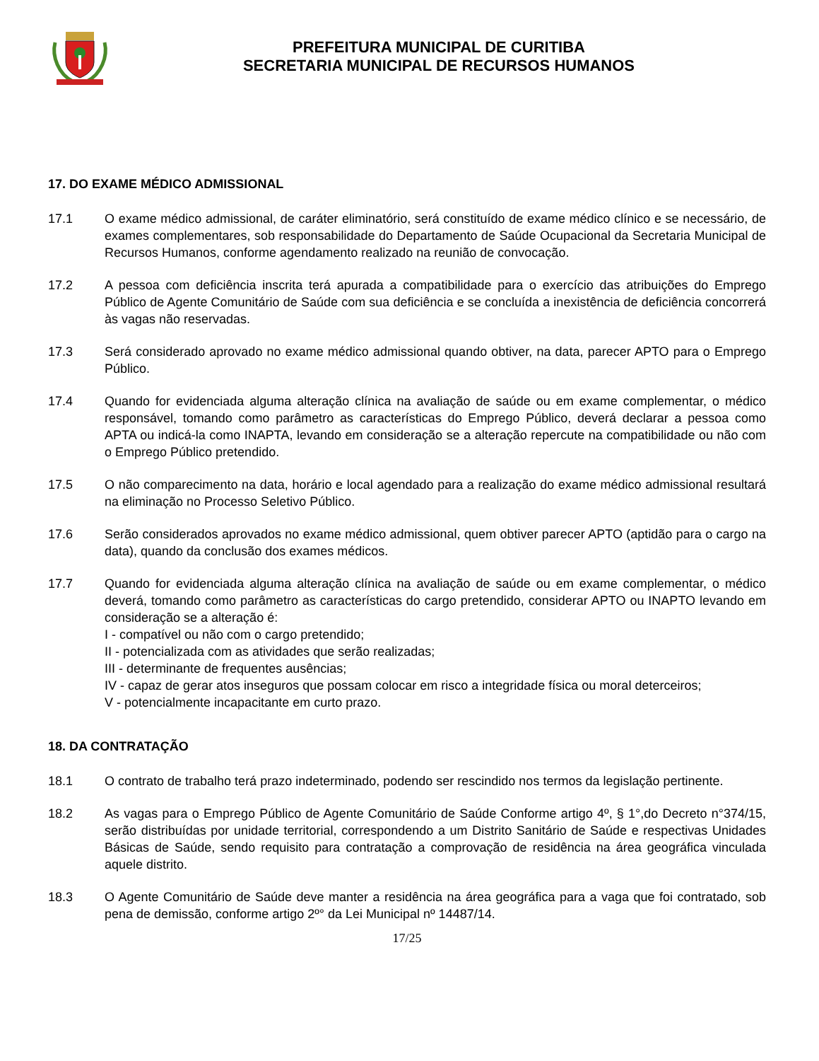PREFEITURA MUNICIPAL DE CURITIBA
SECRETARIA MUNICIPAL DE RECURSOS HUMANOS
17. DO EXAME MÉDICO ADMISSIONAL
17.1 O exame médico admissional, de caráter eliminatório, será constituído de exame médico clínico e se necessário, de exames complementares, sob responsabilidade do Departamento de Saúde Ocupacional da Secretaria Municipal de Recursos Humanos, conforme agendamento realizado na reunião de convocação.
17.2 A pessoa com deficiência inscrita terá apurada a compatibilidade para o exercício das atribuições do Emprego Público de Agente Comunitário de Saúde com sua deficiência e se concluída a inexistência de deficiência concorrerá às vagas não reservadas.
17.3 Será considerado aprovado no exame médico admissional quando obtiver, na data, parecer APTO para o Emprego Público.
17.4 Quando for evidenciada alguma alteração clínica na avaliação de saúde ou em exame complementar, o médico responsável, tomando como parâmetro as características do Emprego Público, deverá declarar a pessoa como APTA ou indicá-la como INAPTA, levando em consideração se a alteração repercute na compatibilidade ou não com o Emprego Público pretendido.
17.5 O não comparecimento na data, horário e local agendado para a realização do exame médico admissional resultará na eliminação no Processo Seletivo Público.
17.6 Serão considerados aprovados no exame médico admissional, quem obtiver parecer APTO (aptidão para o cargo na data), quando da conclusão dos exames médicos.
17.7 Quando for evidenciada alguma alteração clínica na avaliação de saúde ou em exame complementar, o médico deverá, tomando como parâmetro as características do cargo pretendido, considerar APTO ou INAPTO levando em consideração se a alteração é:
I - compatível ou não com o cargo pretendido;
II - potencializada com as atividades que serão realizadas;
III - determinante de frequentes ausências;
IV - capaz de gerar atos inseguros que possam colocar em risco a integridade física ou moral deterceiros;
V - potencialmente incapacitante em curto prazo.
18. DA CONTRATAÇÃO
18.1 O contrato de trabalho terá prazo indeterminado, podendo ser rescindido nos termos da legislação pertinente.
18.2 As vagas para o Emprego Público de Agente Comunitário de Saúde Conforme artigo 4º, § 1°,do Decreto n°374/15, serão distribuídas por unidade territorial, correspondendo a um Distrito Sanitário de Saúde e respectivas Unidades Básicas de Saúde, sendo requisito para contratação a comprovação de residência na área geográfica vinculada aquele distrito.
18.3 O Agente Comunitário de Saúde deve manter a residência na área geográfica para a vaga que foi contratado, sob pena de demissão, conforme artigo 2º° da Lei Municipal nº 14487/14.
17/25